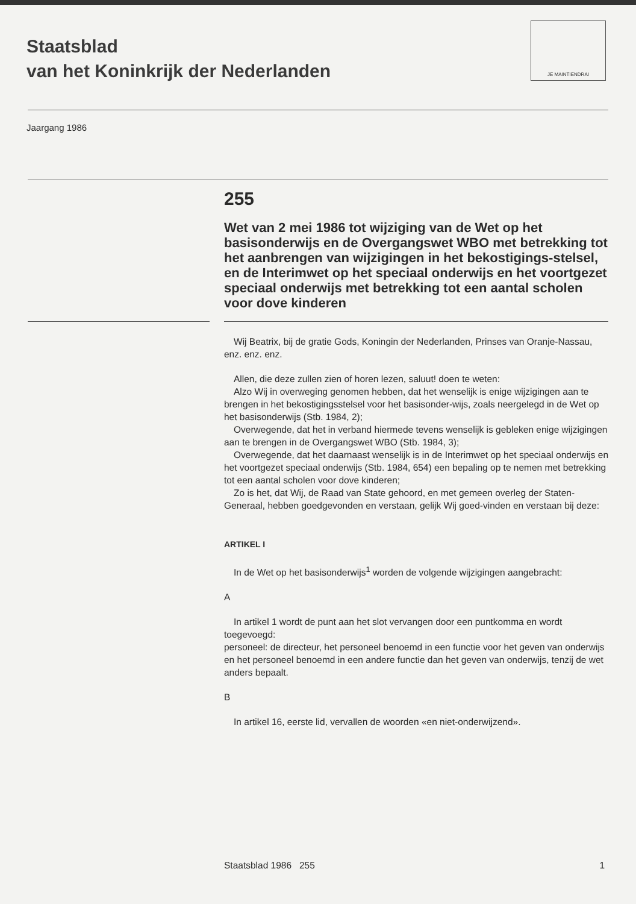JE MAINTIENDRAI
Staatsblad
van het Koninkrijk der Nederlanden
Jaargang 1986
255
Wet van 2 mei 1986 tot wijziging van de Wet op het basisonderwijs en de Overgangswet WBO met betrekking tot het aanbrengen van wijzigingen in het bekostigings-stelsel, en de Interimwet op het speciaal onderwijs en het voortgezet speciaal onderwijs met betrekking tot een aantal scholen voor dove kinderen
Wij Beatrix, bij de gratie Gods, Koningin der Nederlanden, Prinses van Oranje-Nassau, enz. enz. enz.
Allen, die deze zullen zien of horen lezen, saluut! doen te weten:
Alzo Wij in overweging genomen hebben, dat het wenselijk is enige wijzigingen aan te brengen in het bekostigingsstelsel voor het basisonder-wijs, zoals neergelegd in de Wet op het basisonderwijs (Stb. 1984, 2);
Overwegende, dat het in verband hiermede tevens wenselijk is gebleken enige wijzigingen aan te brengen in de Overgangswet WBO (Stb. 1984, 3);
Overwegende, dat het daarnaast wenselijk is in de Interimwet op het speciaal onderwijs en het voortgezet speciaal onderwijs (Stb. 1984, 654) een bepaling op te nemen met betrekking tot een aantal scholen voor dove kinderen;
Zo is het, dat Wij, de Raad van State gehoord, en met gemeen overleg der Staten-Generaal, hebben goedgevonden en verstaan, gelijk Wij goed-vinden en verstaan bij deze:
ARTIKEL I
In de Wet op het basisonderwijs<sup>1</sup> worden de volgende wijzigingen aangebracht:
A
In artikel 1 wordt de punt aan het slot vervangen door een puntkomma en wordt toegevoegd:
personeel: de directeur, het personeel benoemd in een functie voor het geven van onderwijs en het personeel benoemd in een andere functie dan het geven van onderwijs, tenzij de wet anders bepaalt.
B
In artikel 16, eerste lid, vervallen de woorden «en niet-onderwijzend».
Staatsblad 1986 255 1